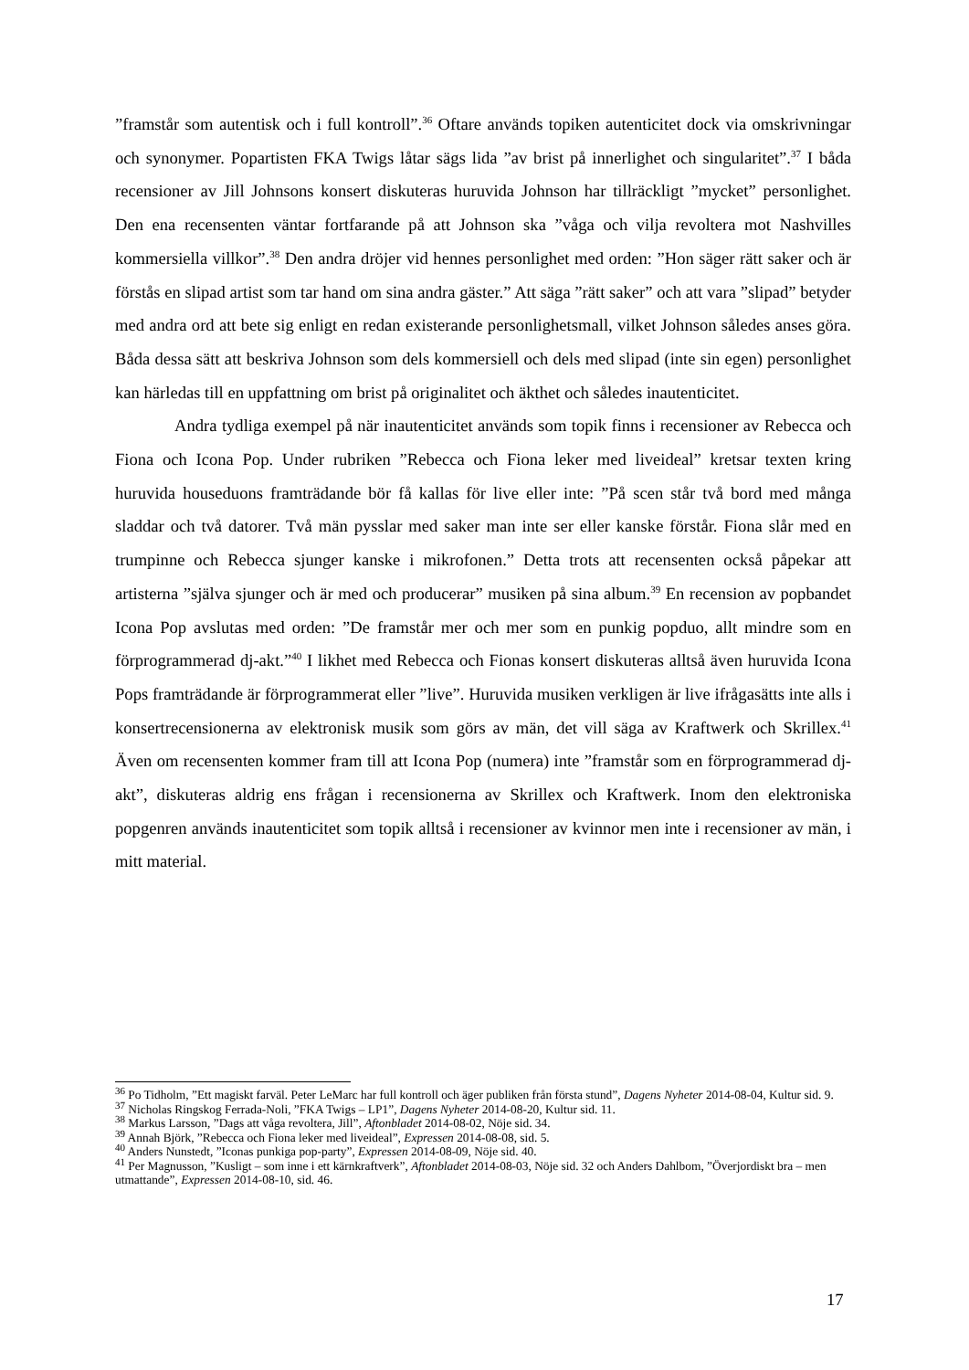”framstår som autentisk och i full kontroll”.<sup>36</sup> Oftare används topiken autenticitet dock via omskrivningar och synonymer. Popartisten FKA Twigs låtar sägs lida ”av brist på innerlighet och singularitet”.<sup>37</sup> I båda recensioner av Jill Johnsons konsert diskuteras huruvida Johnson har tillräckligt ”mycket” personlighet. Den ena recensenten väntar fortfarande på att Johnson ska ”våga och vilja revoltera mot Nashvilles kommersiella villkor”.<sup>38</sup> Den andra dröjer vid hennes personlighet med orden: ”Hon säger rätt saker och är förstås en slipad artist som tar hand om sina andra gäster.” Att säga ”rätt saker” och att vara ”slipad” betyder med andra ord att bete sig enligt en redan existerande personlighetsmall, vilket Johnson således anses göra. Båda dessa sätt att beskriva Johnson som dels kommersiell och dels med slipad (inte sin egen) personlighet kan härledas till en uppfattning om brist på originalitet och äkthet och således inautenticitet.
Andra tydliga exempel på när inautenticitet används som topik finns i recensioner av Rebecca och Fiona och Icona Pop. Under rubriken ”Rebecca och Fiona leker med liveideal” kretsar texten kring huruvida houseduons framträdande bör få kallas för live eller inte: ”På scen står två bord med många sladdar och två datorer. Två män pysslar med saker man inte ser eller kanske förstår. Fiona slår med en trumpinne och Rebecca sjunger kanske i mikrofonen.” Detta trots att recensenten också påpekar att artisterna ”själva sjunger och är med och producerar” musiken på sina album.<sup>39</sup> En recension av popbandet Icona Pop avslutas med orden: ”De framstår mer och mer som en punkig popduo, allt mindre som en förprogrammerad dj-akt.”<sup>40</sup> I likhet med Rebecca och Fionas konsert diskuteras alltså även huruvida Icona Pops framträdande är förprogrammerat eller ”live”. Huruvida musiken verkligen är live ifrågasätts inte alls i konsertrecensionerna av elektronisk musik som görs av män, det vill säga av Kraftwerk och Skrillex.<sup>41</sup> Även om recensenten kommer fram till att Icona Pop (numera) inte ”framstår som en förprogrammerad dj-akt”, diskuteras aldrig ens frågan i recensionerna av Skrillex och Kraftwerk. Inom den elektroniska popgenren används inautenticitet som topik alltså i recensioner av kvinnor men inte i recensioner av män, i mitt material.
<sup>36</sup> Po Tidholm, ”Ett magiskt farväl. Peter LeMarc har full kontroll och äger publiken från första stund”, Dagens Nyheter 2014-08-04, Kultur sid. 9.
<sup>37</sup> Nicholas Ringskog Ferrada-Noli, ”FKA Twigs – LP1”, Dagens Nyheter 2014-08-20, Kultur sid. 11.
<sup>38</sup> Markus Larsson, ”Dags att våga revoltera, Jill”, Aftonbladet 2014-08-02, Nöje sid. 34.
<sup>39</sup> Annah Björk, ”Rebecca och Fiona leker med liveideal”, Expressen 2014-08-08, sid. 5.
<sup>40</sup> Anders Nunstedt, ”Iconas punkiga pop-party”, Expressen 2014-08-09, Nöje sid. 40.
<sup>41</sup> Per Magnusson, ”Kusligt – som inne i ett kärnkraftverk”, Aftonbladet 2014-08-03, Nöje sid. 32 och Anders Dahlbom, ”Överjordiskt bra – men utmattande”, Expressen 2014-08-10, sid. 46.
17